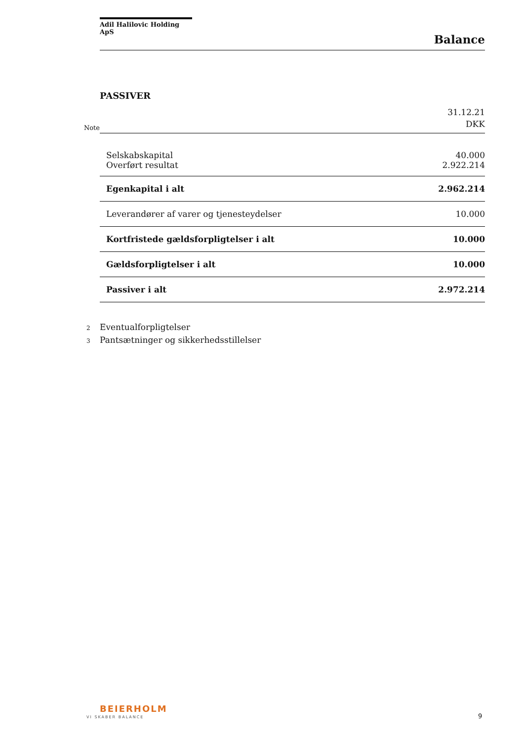Adil Halilovic Holding ApS
Balance
PASSIVER
| Note | | | 31.12.21 DKK |
| | | Selskabskapital | 40.000 |
| | | Overført resultat | 2.922.214 |
| | | Egenkapital i alt | 2.962.214 |
| | | Leverandører af varer og tjenesteydelser | 10.000 |
| | | Kortfristede gældsforpligtelser i alt | 10.000 |
| | | Gældsforpligtelser i alt | 10.000 |
| | | Passiver i alt | 2.972.214 |
2 Eventualforpligtelser
3 Pantsætninger og sikkerhedsstillelser
BEIERHOLM
VI SKABER BALANCE 9